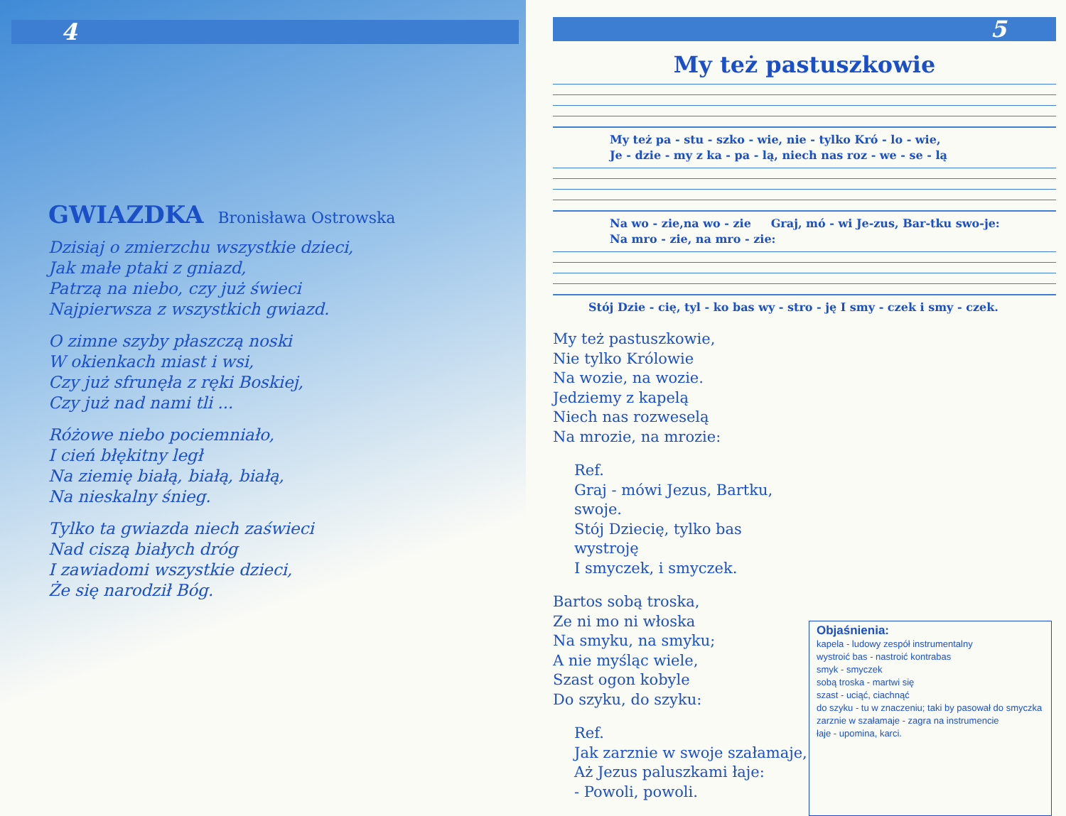4
GWIAZDKA
Bronisława Ostrowska
Dzisiaj o zmierzchu wszystkie dzieci,
Jak małe ptaki z gniazd,
Patrzą na niebo, czy już świeci
Najpierwsza z wszystkich gwiazd.
O zimne szyby płaszczą noski
W okienkach miast i wsi,
Czy już sfrunęła z ręki Boskiej,
Czy już nad nami tli ...
Różowe niebo pociemniało,
I cień błękitny legł
Na ziemię białą, białą, białą,
Na nieskalny śnieg.
Tylko ta gwiazda niech zaświeci
Nad ciszą białych dróg
I zawiadomi wszystkie dzieci,
Że się narodził Bóg.
5
My też pastuszkowie
My też pa - stu - szko - wie, nie - tylko Kró - lo - wie,
Je - dzie - my z ka - pa - lą, niech nas roz - we - se - lą
Na wo - zie,na wo - zie Graj, mó - wi Je-zus, Bar-tku swo-je:
Na mro - zie, na mro - zie:
Stój Dzie - cię, tyl - ko bas wy - stro - ję I smy - czek i smy - czek.
My też pastuszkowie,
Nie tylko Królowie
Na wozie, na wozie.
Jedziemy z kapelą
Niech nas rozweselą
Na mrozie, na mrozie:
Ref.
Graj - mówi Jezus, Bartku, swoje.
Stój Dziecię, tylko bas wystroję
I smyczek, i smyczek.
Bartos sobą troska,
Ze ni mo ni włoska
Na smyku, na smyku;
A nie myśląc wiele,
Szast ogon kobyle
Do szyku, do szyku:
Ref.
Jak zarznie w swoje szałamaje,
Aż Jezus paluszkami łaje:
- Powoli, powoli.
Objaśnienia:
kapela - ludowy zespół instrumentalny
wystroić bas - nastroić kontrabas
smyk - smyczek
sobą troska - martwi się
szast - uciąć, ciachnąć
do szyku - tu w znaczeniu; taki by pasował do smyczka
zarznie w szałamaje - zagra na instrumencie
łaje - upomina, karci.